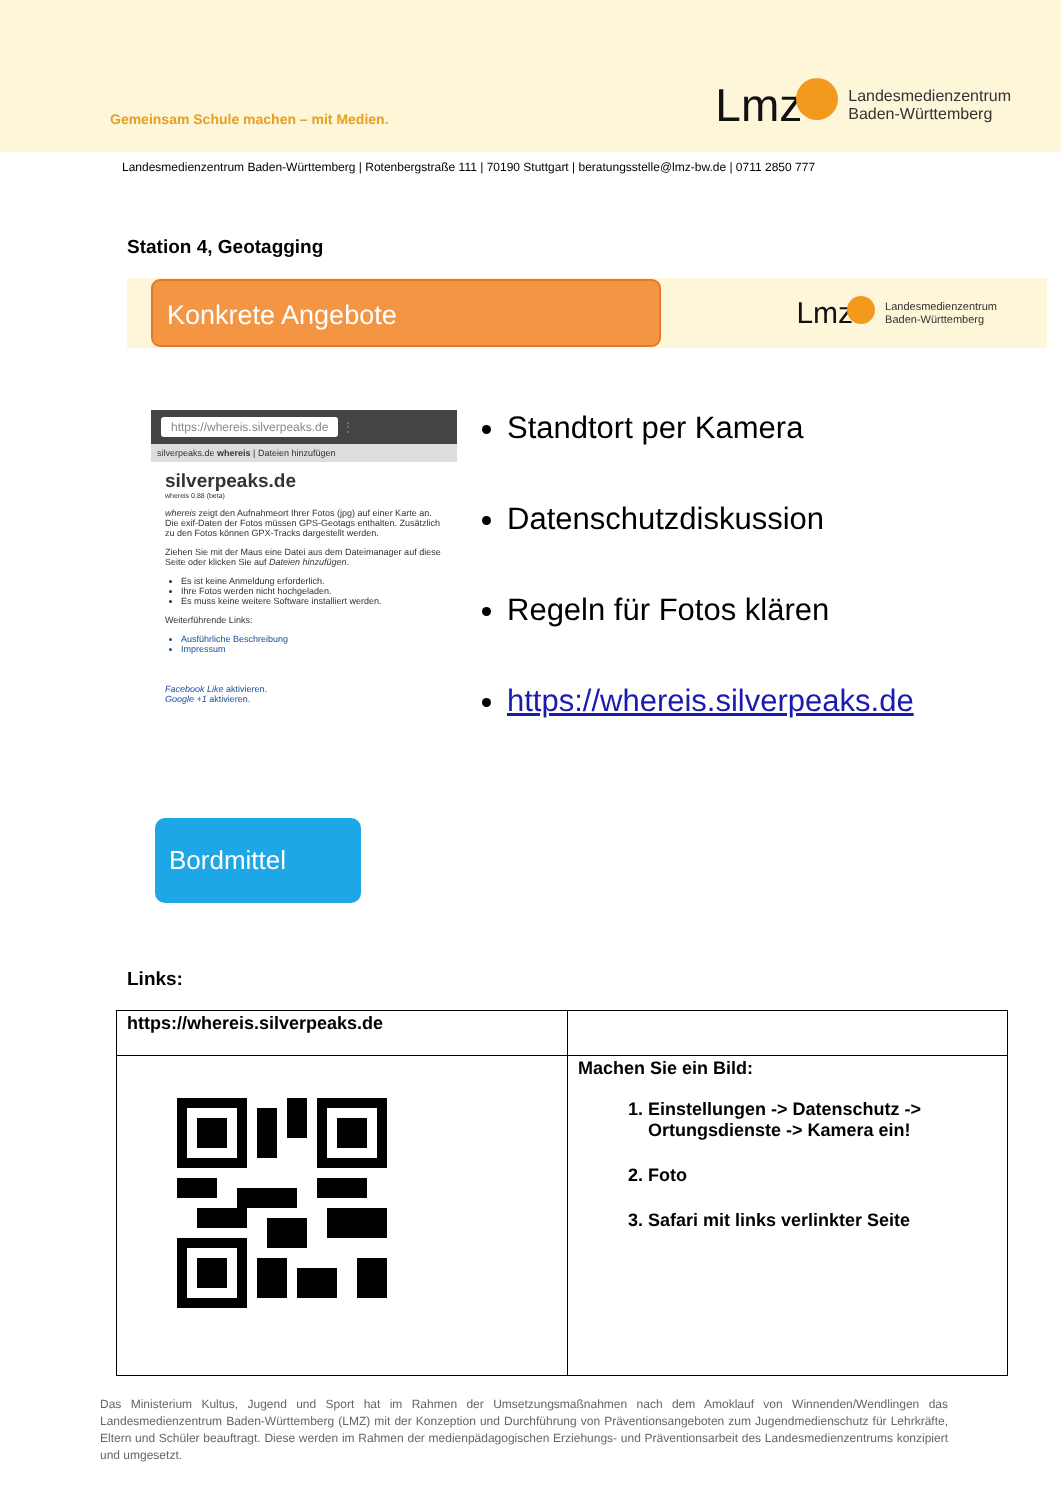Gemeinsam Schule machen – mit Medien.
Lmz
Landesmedienzentrum
Baden-Württemberg
Landesmedienzentrum Baden-Württemberg | Rotenbergstraße 111 | 70190 Stuttgart | beratungsstelle@lmz-bw.de | 0711 2850 777
Station 4, Geotagging
Konkrete Angebote
Lmz
Landesmedienzentrum
Baden-Württemberg
https://whereis.silverpeaks.de ⋮
silverpeaks.de whereis | Dateien hinzufügen
silverpeaks.de
whereis 0.88 (beta)
whereis zeigt den Aufnahmeort Ihrer Fotos (jpg) auf einer Karte an. Die exif-Daten der Fotos müssen GPS-Geotags enthalten. Zusätzlich zu den Fotos können GPX-Tracks dargestellt werden.
Ziehen Sie mit der Maus eine Datei aus dem Dateimanager auf diese Seite oder klicken Sie auf Dateien hinzufügen.
Es ist keine Anmeldung erforderlich.
Ihre Fotos werden nicht hochgeladen.
Es muss keine weitere Software installiert werden.
Weiterführende Links:
Ausführliche Beschreibung
Impressum
Facebook Like aktivieren.
Google +1 aktivieren.
Standtort per Kamera
Datenschutzdiskussion
Regeln für Fotos klären
https://whereis.silverpeaks.de
Bordmittel
Links:
| https://whereis.silverpeaks.de | |
| | Machen Sie ein Bild: 1. Einstellungen -> Datenschutz -> Ortungsdienste -> Kamera ein! 2. Foto 3. Safari mit links verlinkter Seite |
Das Ministerium Kultus, Jugend und Sport hat im Rahmen der Umsetzungsmaßnahmen nach dem Amoklauf von Winnenden/Wendlingen das Landesmedienzentrum Baden-Württemberg (LMZ) mit der Konzeption und Durchführung von Präventionsangeboten zum Jugendmedienschutz für Lehrkräfte, Eltern und Schüler beauftragt. Diese werden im Rahmen der medienpädagogischen Erziehungs- und Präventionsarbeit des Landesmedienzentrums konzipiert und umgesetzt.